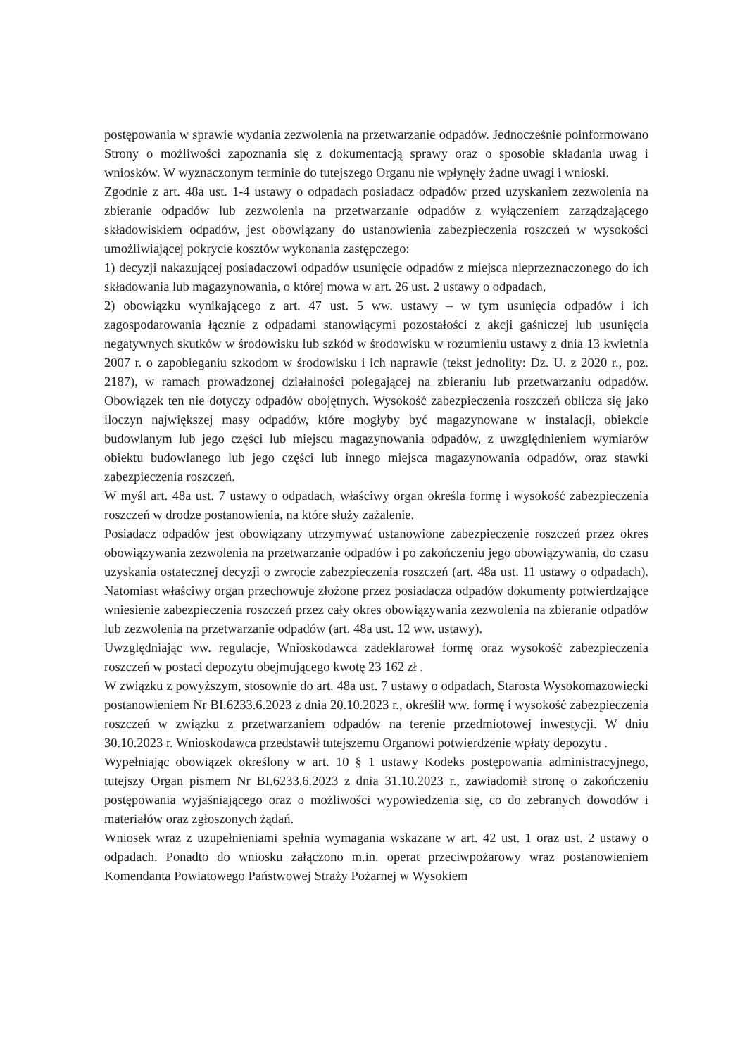postępowania w sprawie wydania zezwolenia na przetwarzanie odpadów. Jednocześnie poinformowano Strony o możliwości zapoznania się z dokumentacją sprawy oraz o sposobie składania uwag i wniosków. W wyznaczonym terminie do tutejszego Organu nie wpłynęły żadne uwagi i wnioski.
Zgodnie z art. 48a ust. 1-4 ustawy o odpadach posiadacz odpadów przed uzyskaniem zezwolenia na zbieranie odpadów lub zezwolenia na przetwarzanie odpadów z wyłączeniem zarządzającego składowiskiem odpadów, jest obowiązany do ustanowienia zabezpieczenia roszczeń w wysokości umożliwiającej pokrycie kosztów wykonania zastępczego:
1) decyzji nakazującej posiadaczowi odpadów usunięcie odpadów z miejsca nieprzeznaczonego do ich składowania lub magazynowania, o której mowa w art. 26 ust. 2 ustawy o odpadach,
2) obowiązku wynikającego z art. 47 ust. 5 ww. ustawy – w tym usunięcia odpadów i ich zagospodarowania łącznie z odpadami stanowiącymi pozostałości z akcji gaśniczej lub usunięcia negatywnych skutków w środowisku lub szkód w środowisku w rozumieniu ustawy z dnia 13 kwietnia 2007 r. o zapobieganiu szkodom w środowisku i ich naprawie (tekst jednolity: Dz. U. z 2020 r., poz. 2187), w ramach prowadzonej działalności polegającej na zbieraniu lub przetwarzaniu odpadów. Obowiązek ten nie dotyczy odpadów obojętnych. Wysokość zabezpieczenia roszczeń oblicza się jako iloczyn największej masy odpadów, które mogłyby być magazynowane w instalacji, obiekcie budowlanym lub jego części lub miejscu magazynowania odpadów, z uwzględnieniem wymiarów obiektu budowlanego lub jego części lub innego miejsca magazynowania odpadów, oraz stawki zabezpieczenia roszczeń.
W myśl art. 48a ust. 7 ustawy o odpadach, właściwy organ określa formę i wysokość zabezpieczenia roszczeń w drodze postanowienia, na które służy zażalenie.
Posiadacz odpadów jest obowiązany utrzymywać ustanowione zabezpieczenie roszczeń przez okres obowiązywania zezwolenia na przetwarzanie odpadów i po zakończeniu jego obowiązywania, do czasu uzyskania ostatecznej decyzji o zwrocie zabezpieczenia roszczeń (art. 48a ust. 11 ustawy o odpadach). Natomiast właściwy organ przechowuje złożone przez posiadacza odpadów dokumenty potwierdzające wniesienie zabezpieczenia roszczeń przez cały okres obowiązywania zezwolenia na zbieranie odpadów lub zezwolenia na przetwarzanie odpadów (art. 48a ust. 12 ww. ustawy).
Uwzględniając ww. regulacje, Wnioskodawca zadeklarował formę oraz wysokość zabezpieczenia roszczeń w postaci depozytu obejmującego kwotę 23 162 zł .
W związku z powyższym, stosownie do art. 48a ust. 7 ustawy o odpadach, Starosta Wysokomazowiecki postanowieniem Nr BI.6233.6.2023 z dnia 20.10.2023 r., określił ww. formę i wysokość zabezpieczenia roszczeń w związku z przetwarzaniem odpadów na terenie przedmiotowej inwestycji. W dniu 30.10.2023 r. Wnioskodawca przedstawił tutejszemu Organowi potwierdzenie wpłaty depozytu .
Wypełniając obowiązek określony w art. 10 § 1 ustawy Kodeks postępowania administracyjnego, tutejszy Organ pismem Nr BI.6233.6.2023 z dnia 31.10.2023 r., zawiadomił stronę o zakończeniu postępowania wyjaśniającego oraz o możliwości wypowiedzenia się, co do zebranych dowodów i materiałów oraz zgłoszonych żądań.
Wniosek wraz z uzupełnieniami spełnia wymagania wskazane w art. 42 ust. 1 oraz ust. 2 ustawy o odpadach. Ponadto do wniosku załączono m.in. operat przeciwpożarowy wraz postanowieniem Komendanta Powiatowego Państwowej Straży Pożarnej w Wysokiem